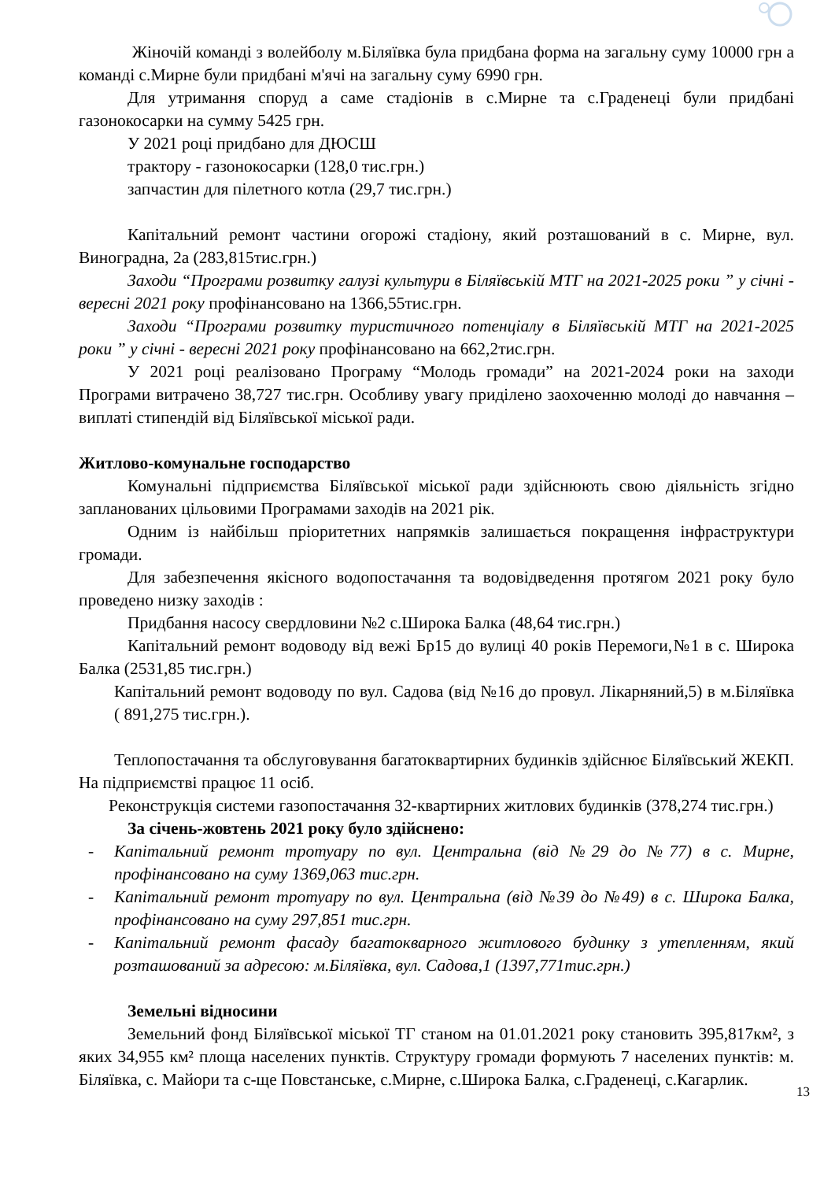Жіночій команді з волейболу м.Біляївка була придбана форма на загальну суму 10000 грн а команді с.Мирне були придбані м'ячі на загальну суму 6990 грн.
Для утримання споруд а саме стадіонів в с.Мирне та с.Граденеці були придбані газонокосарки на сумму 5425 грн.
У 2021 році придбано для ДЮСШ
трактору - газонокосарки (128,0 тис.грн.)
запчастин для пілетного котла (29,7 тис.грн.)
Капітальний ремонт частини огорожі стадіону, який розташований в с. Мирне, вул. Виноградна, 2а (283,815тис.грн.)
Заходи “Програми розвитку галузі культури в Біляївській МТГ на 2021-2025 роки ” у січні - вересні 2021 року профінансовано на 1366,55тис.грн.
Заходи “Програми розвитку туристичного потенціалу в Біляївській МТГ на 2021-2025 роки ” у січні - вересні 2021 року профінансовано на 662,2тис.грн.
У 2021 році реалізовано Програму “Молодь громади” на 2021-2024 роки на заходи Програми витрачено 38,727 тис.грн. Особливу увагу приділено заохоченню молоді до навчання – виплаті стипендій від Біляївської міської ради.
Житлово-комунальне господарство
Комунальні підприємства Біляївської міської ради здійснюють свою діяльність згідно запланованих цільовими Програмами заходів на 2021 рік.
Одним із найбільш пріоритетних напрямків залишається покращення інфраструктури громади.
Для забезпечення якісного водопостачання та водовідведення протягом 2021 року було проведено низку заходів :
Придбання насосу свердловини №2 с.Широка Балка (48,64 тис.грн.)
Капітальний ремонт водоводу від вежі Бр15 до вулиці 40 років Перемоги,№1 в с. Широка Балка (2531,85 тис.грн.)
Капітальний ремонт водоводу по вул. Садова (від №16 до провул. Лікарняний,5) в м.Біляївка ( 891,275 тис.грн.).
Теплопостачання та обслуговування багатоквартирних будинків здійснює Біляївський ЖЕКП. На підприємстві працює 11 осіб.
Реконструкція системи газопостачання 32-квартирних житлових будинків (378,274 тис.грн.)
За січень-жовтень 2021 року було здійснено:
- Капітальний ремонт тротуару по вул. Центральна (від №29 до №77) в с. Мирне, профінансовано на суму 1369,063 тис.грн.
- Капітальний ремонт тротуару по вул. Центральна (від №39 до №49) в с. Широка Балка, профінансовано на суму 297,851 тис.грн.
- Капітальний ремонт фасаду багатокварного житлового будинку з утепленням, який розташований за адресою: м.Біляївка, вул. Садова,1 (1397,771тис.грн.)
Земельні відносини
Земельний фонд Біляївської міської ТГ станом на 01.01.2021 року становить 395,817км², з яких 34,955 км² площа населених пунктів. Структуру громади формують 7 населених пунктів: м. Біляївка, с. Майори та с-ще Повстанське, с.Мирне, с.Широка Балка, с.Граденеці, с.Кагарлик.
13